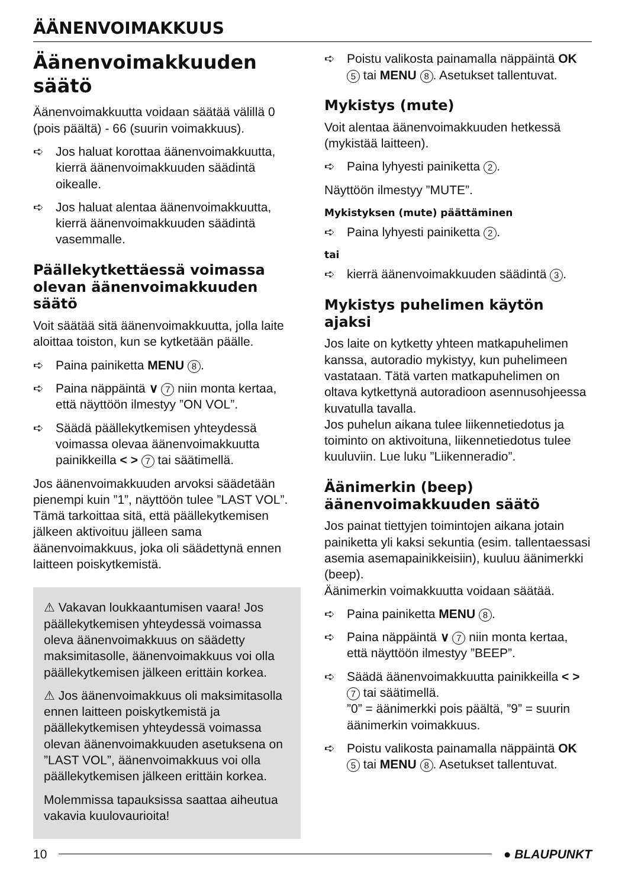ÄÄNENVOIMAKKUUS
Äänenvoimakkuuden säätö
Äänenvoimakkuutta voidaan säätää välillä 0 (pois päältä) - 66 (suurin voimakkuus).
➪ Jos haluat korottaa äänenvoimakkuutta, kierrä äänenvoimakkuuden säädintä oikealle.
➪ Jos haluat alentaa äänenvoimakkuutta, kierrä äänenvoimakkuuden säädintä vasemmalle.
Päällekytkettäessä voimassa olevan äänenvoimakkuuden säätö
Voit säätää sitä äänenvoimakkuutta, jolla laite aloittaa toiston, kun se kytketään päälle.
➪ Paina painiketta MENU 8.
➪ Paina näppäintä ∨ 7 niin monta kertaa, että näyttöön ilmestyy ”ON VOL”.
➪ Säädä päällekytkemisen yhteydessä voimassa olevaa äänenvoimakkuutta painikkeilla < > 7 tai säätimellä.
Jos äänenvoimakkuuden arvoksi säädetään pienempi kuin ”1”, näyttöön tulee ”LAST VOL”. Tämä tarkoittaa sitä, että päällekytkemisen jälkeen aktivoituu jälleen sama äänenvoimakkuus, joka oli säädettynä ennen laitteen poiskytkemistä.
⚠ Vakavan loukkaantumisen vaara! Jos päällekytkemisen yhteydessä voimassa oleva äänenvoimakkuus on säädetty maksimitasolle, äänenvoimakkuus voi olla päällekytkemisen jälkeen erittäin korkea.
⚠ Jos äänenvoimakkuus oli maksimitasolla ennen laitteen poiskytkemistä ja päällekytkemisen yhteydessä voimassa olevan äänenvoimakkuuden asetuksena on ”LAST VOL”, äänenvoimakkuus voi olla päällekytkemisen jälkeen erittäin korkea.
Molemmissa tapauksissa saattaa aiheutua vakavia kuulovaurioita!
➪ Poistu valikosta painamalla näppäintä OK 5 tai MENU 8. Asetukset tallentuvat.
Mykistys (mute)
Voit alentaa äänenvoimakkuuden hetkessä (mykistää laitteen).
➪ Paina lyhyesti painiketta 2.
Näyttöön ilmestyy ”MUTE”.
Mykistyksen (mute) päättäminen
➪ Paina lyhyesti painiketta 2.
tai
➪ kierrä äänenvoimakkuuden säädintä 3.
Mykistys puhelimen käytön ajaksi
Jos laite on kytketty yhteen matkapuhelimen kanssa, autoradio mykistyy, kun puhelimeen vastataan. Tätä varten matkapuhelimen on oltava kytkettynä autoradioon asennusohjeessa kuvatulla tavalla.
Jos puhelun aikana tulee liikennetiedotus ja toiminto on aktivoituna, liikennetiedotus tulee kuuluviin. Lue luku ”Liikenneradio”.
Äänimerkin (beep) äänenvoimakkuuden säätö
Jos painat tiettyjen toimintojen aikana jotain painiketta yli kaksi sekuntia (esim. tallentaessasi asemia asemapainikkeisiin), kuuluu äänimerkki (beep).
Äänimerkin voimakkuutta voidaan säätää.
➪ Paina painiketta MENU 8.
➪ Paina näppäintä ∨ 7 niin monta kertaa, että näyttöön ilmestyy ”BEEP”.
➪ Säädä äänenvoimakkuutta painikkeilla < > 7 tai säätimellä.
”0” = äänimerkki pois päältä, ”9” = suurin äänimerkin voimakkuus.
➪ Poistu valikosta painamalla näppäintä OK 5 tai MENU 8. Asetukset tallentuvat.
10 ● BLAUPUNKT